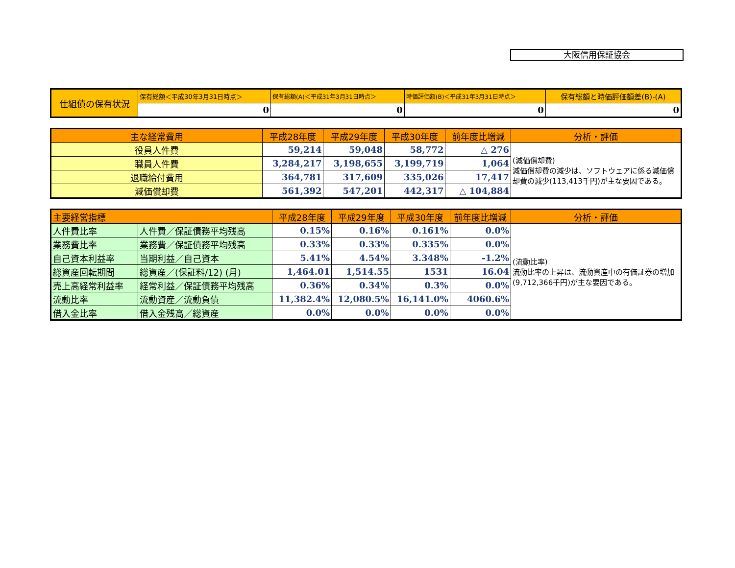大阪信用保証協会
| 仕組債の保有状況 | 保有総額＜平成30年3月31日時点＞ | 保有総額(A)＜平成31年3月31日時点＞ | 時価評価額(B)＜平成31年3月31日時点＞ | 保有総額と時価評価額差(B)-(A) |
| | 0 | 0 | 0 | 0 |
| 主な経常費用 | 平成28年度 | 平成29年度 | 平成30年度 | 前年度比増減 | 分析・評価 |
| --- | --- | --- | --- | --- | --- |
| 役員人件費 | 59,214 | 59,048 | 58,772 | △ 276 | (減価償却費) 減価償却費の減少は、ソフトウェアに係る減価償却費の減少(113,413千円)が主な要因である。 |
| 職員人件費 | 3,284,217 | 3,198,655 | 3,199,719 | 1,064 | |
| 退職給付費用 | 364,781 | 317,609 | 335,026 | 17,417 | |
| 減価償却費 | 561,392 | 547,201 | 442,317 | △ 104,884 | |
| 主要経営指標 | | 平成28年度 | 平成29年度 | 平成30年度 | 前年度比増減 | 分析・評価 |
| --- | --- | --- | --- | --- | --- | --- |
| 人件費比率 | 人件費／保証債務平均残高 | 0.15% | 0.16% | 0.161% | 0.0% | (流動比率) 流動比率の上昇は、流動資産中の有価証券の増加(9,712,366千円)が主な要因である。 |
| 業務費比率 | 業務費／保証債務平均残高 | 0.33% | 0.33% | 0.335% | 0.0% | |
| 自己資本利益率 | 当期利益／自己資本 | 5.41% | 4.54% | 3.348% | -1.2% | |
| 総資産回転期間 | 総資産／(保証料/12) (月) | 1,464.01 | 1,514.55 | 1531 | 16.04 | |
| 売上高経常利益率 | 経常利益／保証債務平均残高 | 0.36% | 0.34% | 0.3% | 0.0% | |
| 流動比率 | 流動資産／流動負債 | 11,382.4% | 12,080.5% | 16,141.0% | 4060.6% | |
| 借入金比率 | 借入金残高／総資産 | 0.0% | 0.0% | 0.0% | 0.0% | |